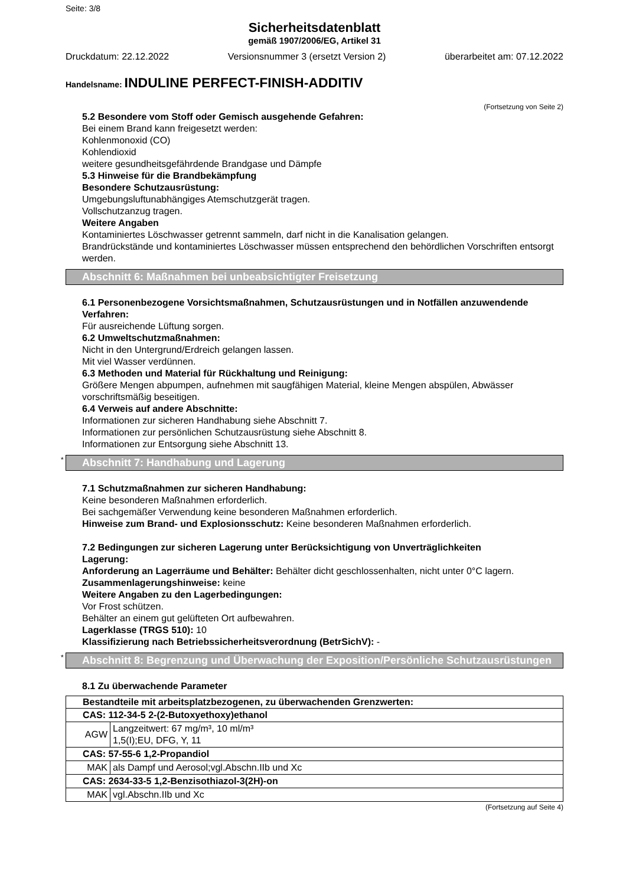Seite: 3/8
Sicherheitsdatenblatt
gemäß 1907/2006/EG, Artikel 31
Druckdatum: 22.12.2022 Versionsnummer 3 (ersetzt Version 2) überarbeitet am: 07.12.2022
Handelsname: INDULINE PERFECT-FINISH-ADDITIV
(Fortsetzung von Seite 2)
5.2 Besondere vom Stoff oder Gemisch ausgehende Gefahren:
Bei einem Brand kann freigesetzt werden:
Kohlenmonoxid (CO)
Kohlendioxid
weitere gesundheitsgefährdende Brandgase und Dämpfe
5.3 Hinweise für die Brandbekämpfung
Besondere Schutzausrüstung:
Umgebungsluftunabhängiges Atemschutzgerät tragen.
Vollschutzanzug tragen.
Weitere Angaben
Kontaminiertes Löschwasser getrennt sammeln, darf nicht in die Kanalisation gelangen.
Brandrückstände und kontaminiertes Löschwasser müssen entsprechend den behördlichen Vorschriften entsorgt werden.
Abschnitt 6: Maßnahmen bei unbeabsichtigter Freisetzung
6.1 Personenbezogene Vorsichtsmaßnahmen, Schutzausrüstungen und in Notfällen anzuwendende Verfahren:
Für ausreichende Lüftung sorgen.
6.2 Umweltschutzmaßnahmen:
Nicht in den Untergrund/Erdreich gelangen lassen.
Mit viel Wasser verdünnen.
6.3 Methoden und Material für Rückhaltung und Reinigung:
Größere Mengen abpumpen, aufnehmen mit saugfähigen Material, kleine Mengen abspülen, Abwässer vorschriftsmäßig beseitigen.
6.4 Verweis auf andere Abschnitte:
Informationen zur sicheren Handhabung siehe Abschnitt 7.
Informationen zur persönlichen Schutzausrüstung siehe Abschnitt 8.
Informationen zur Entsorgung siehe Abschnitt 13.
* Abschnitt 7: Handhabung und Lagerung
7.1 Schutzmaßnahmen zur sicheren Handhabung:
Keine besonderen Maßnahmen erforderlich.
Bei sachgemäßer Verwendung keine besonderen Maßnahmen erforderlich.
Hinweise zum Brand- und Explosionsschutz: Keine besonderen Maßnahmen erforderlich.
7.2 Bedingungen zur sicheren Lagerung unter Berücksichtigung von Unverträglichkeiten
Lagerung:
Anforderung an Lagerräume und Behälter: Behälter dicht geschlossenhalten, nicht unter 0°C lagern.
Zusammenlagerungshinweise: keine
Weitere Angaben zu den Lagerbedingungen:
Vor Frost schützen.
Behälter an einem gut gelüfteten Ort aufbewahren.
Lagerklasse (TRGS 510): 10
Klassifizierung nach Betriebssicherheitsverordnung (BetrSichV): -
* Abschnitt 8: Begrenzung und Überwachung der Exposition/Persönliche Schutzausrüstungen
8.1 Zu überwachende Parameter
| Bestandteile mit arbeitsplatzbezogenen, zu überwachenden Grenzwerten: | |
| --- | --- |
| CAS: 112-34-5 2-(2-Butoxyethoxy)ethanol | |
| AGW | Langzeitwert: 67 mg/m³, 10 ml/m³ 1,5(I);EU, DFG, Y, 11 |
| CAS: 57-55-6 1,2-Propandiol | |
| MAK | als Dampf und Aerosol;vgl.Abschn.IIb und Xc |
| CAS: 2634-33-5 1,2-Benzisothiazol-3(2H)-on | |
| MAK | vgl.Abschn.IIb und Xc |
(Fortsetzung auf Seite 4)